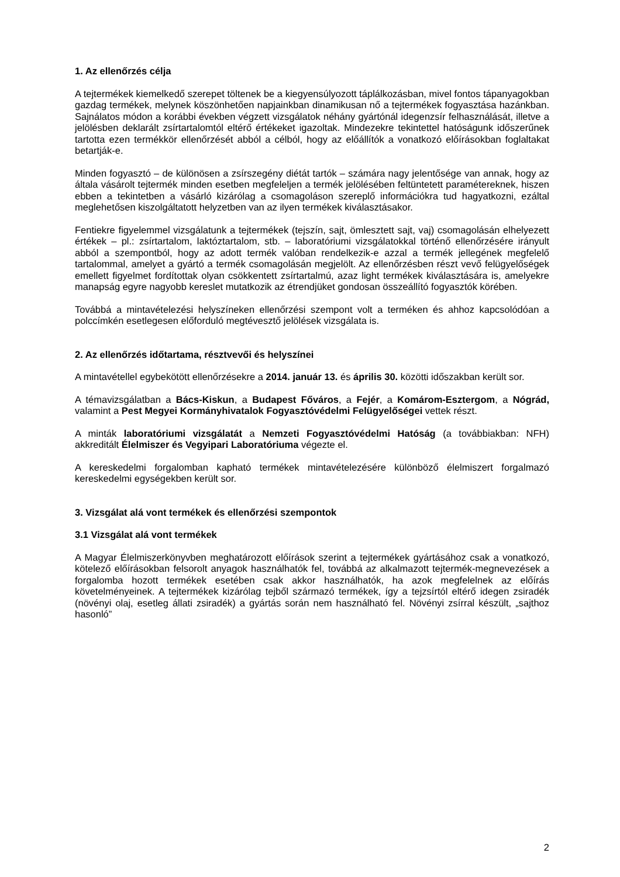1. Az ellenőrzés célja
A tejtermékek kiemelkedő szerepet töltenek be a kiegyensúlyozott táplálkozásban, mivel fontos tápanyagokban gazdag termékek, melynek köszönhetően napjainkban dinamikusan nő a tejtermékek fogyasztása hazánkban. Sajnálatos módon a korábbi években végzett vizsgálatok néhány gyártónál idegenzsír felhasználását, illetve a jelölésben deklarált zsírtartalomtól eltérő értékeket igazoltak. Mindezekre tekintettel hatóságunk időszerűnek tartotta ezen termékkör ellenőrzését abból a célból, hogy az előállítók a vonatkozó előírásokban foglaltakat betartják-e.
Minden fogyasztó – de különösen a zsírszegény diétát tartók – számára nagy jelentősége van annak, hogy az általa vásárolt tejtermék minden esetben megfeleljen a termék jelölésében feltüntetett paramétereknek, hiszen ebben a tekintetben a vásárló kizárólag a csomagoláson szereplő információkra tud hagyatkozni, ezáltal meglehetősen kiszolgáltatott helyzetben van az ilyen termékek kiválasztásakor.
Fentiekre figyelemmel vizsgálatunk a tejtermékek (tejszín, sajt, ömlesztett sajt, vaj) csomagolásán elhelyezett értékek – pl.: zsírtartalom, laktóztartalom, stb. – laboratóriumi vizsgálatokkal történő ellenőrzésére irányult abból a szempontból, hogy az adott termék valóban rendelkezik-e azzal a termék jellegének megfelelő tartalommal, amelyet a gyártó a termék csomagolásán megjelölt. Az ellenőrzésben részt vevő felügyelőségek emellett figyelmet fordítottak olyan csökkentett zsírtartalmú, azaz light termékek kiválasztására is, amelyekre manapság egyre nagyobb kereslet mutatkozik az étrendjüket gondosan összeállító fogyasztók körében.
Továbbá a mintavételezési helyszíneken ellenőrzési szempont volt a terméken és ahhoz kapcsolódóan a polccímkén esetlegesen előforduló megtévesztő jelölések vizsgálata is.
2. Az ellenőrzés időtartama, résztvevői és helyszínei
A mintavétellel egybekötött ellenőrzésekre a 2014. január 13. és április 30. közötti időszakban került sor.
A témavizsgálatban a Bács-Kiskun, a Budapest Főváros, a Fejér, a Komárom-Esztergom, a Nógrád, valamint a Pest Megyei Kormányhivatalok Fogyasztóvédelmi Felügyelőségei vettek részt.
A minták laboratóriumi vizsgálatát a Nemzeti Fogyasztóvédelmi Hatóság (a továbbiakban: NFH) akkreditált Élelmiszer és Vegyipari Laboratóriuma végezte el.
A kereskedelmi forgalomban kapható termékek mintavételezésére különböző élelmiszert forgalmazó kereskedelmi egységekben került sor.
3. Vizsgálat alá vont termékek és ellenőrzési szempontok
3.1 Vizsgálat alá vont termékek
A Magyar Élelmiszerkönyvben meghatározott előírások szerint a tejtermékek gyártásához csak a vonatkozó, kötelező előírásokban felsorolt anyagok használhatók fel, továbbá az alkalmazott tejtermék-megnevezések a forgalomba hozott termékek esetében csak akkor használhatók, ha azok megfelelnek az előírás követelményeinek. A tejtermékek kizárólag tejből származó termékek, így a tejzsírtól eltérő idegen zsiradék (növényi olaj, esetleg állati zsiradék) a gyártás során nem használható fel. Növényi zsírral készült, „sajthoz hasonló”
2